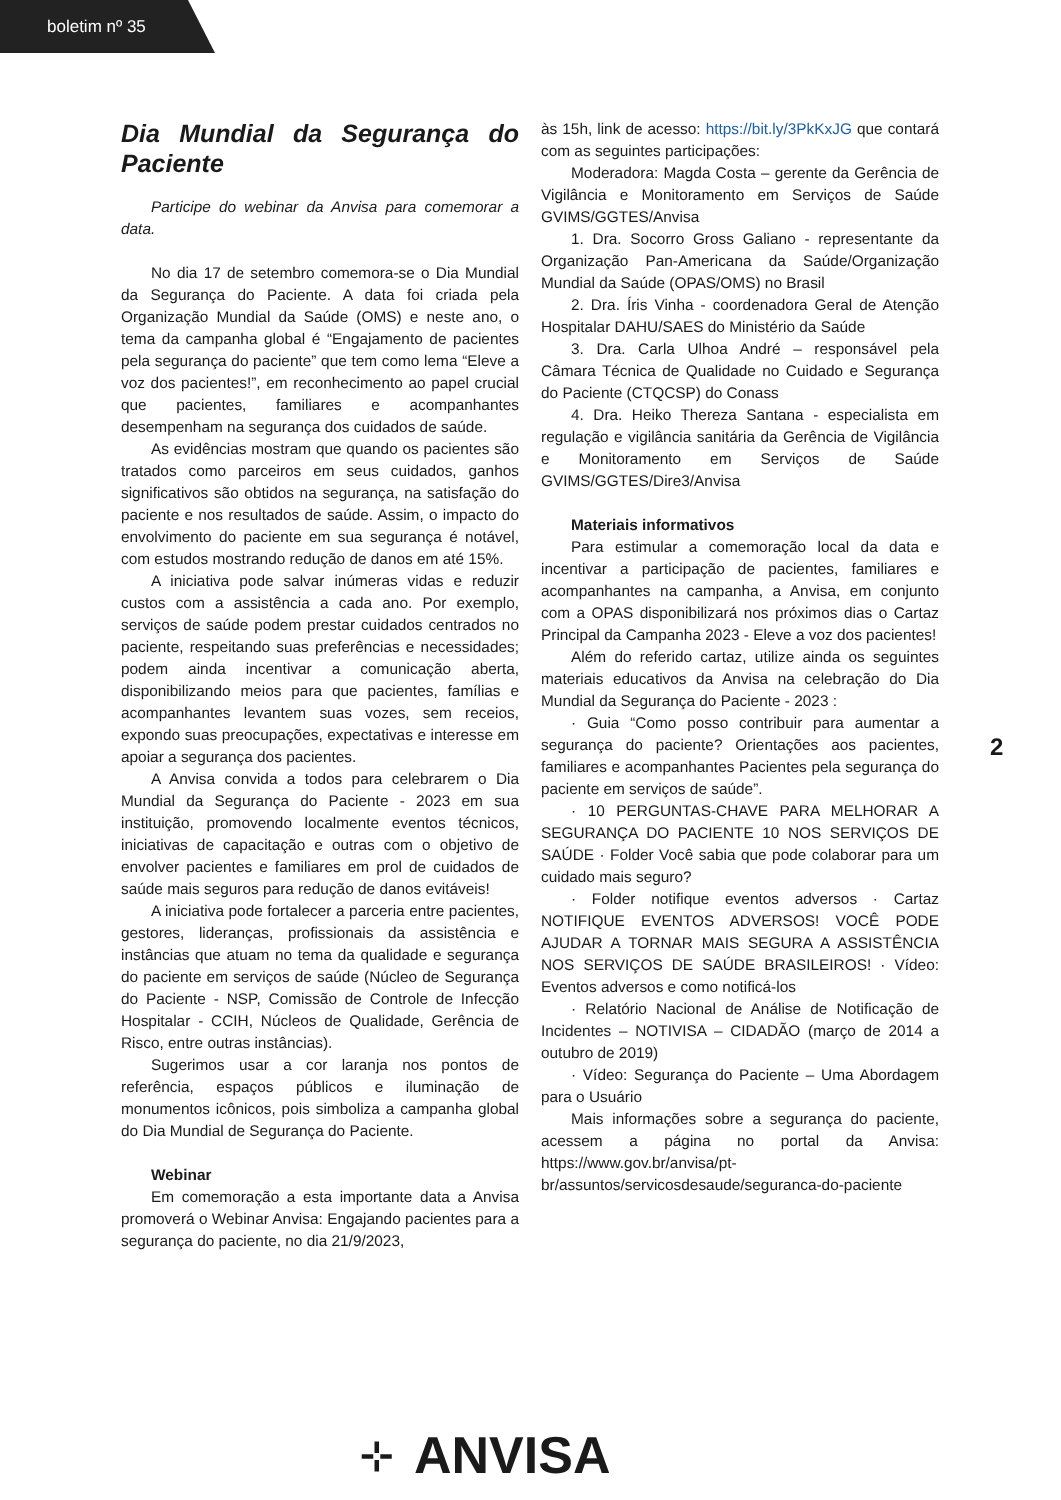boletim nº 35
Dia Mundial da Segurança do Paciente
Participe do webinar da Anvisa para comemorar a data.
No dia 17 de setembro comemora-se o Dia Mundial da Segurança do Paciente. A data foi criada pela Organização Mundial da Saúde (OMS) e neste ano, o tema da campanha global é “Engajamento de pacientes pela segurança do paciente” que tem como lema “Eleve a voz dos pacientes!”, em reconhecimento ao papel crucial que pacientes, familiares e acompanhantes desempenham na segurança dos cuidados de saúde.
As evidências mostram que quando os pacientes são tratados como parceiros em seus cuidados, ganhos significativos são obtidos na segurança, na satisfação do paciente e nos resultados de saúde. Assim, o impacto do envolvimento do paciente em sua segurança é notável, com estudos mostrando redução de danos em até 15%.
A iniciativa pode salvar inúmeras vidas e reduzir custos com a assistência a cada ano. Por exemplo, serviços de saúde podem prestar cuidados centrados no paciente, respeitando suas preferências e necessidades; podem ainda incentivar a comunicação aberta, disponibilizando meios para que pacientes, famílias e acompanhantes levantem suas vozes, sem receios, expondo suas preocupações, expectativas e interesse em apoiar a segurança dos pacientes.
A Anvisa convida a todos para celebrarem o Dia Mundial da Segurança do Paciente - 2023 em sua instituição, promovendo localmente eventos técnicos, iniciativas de capacitação e outras com o objetivo de envolver pacientes e familiares em prol de cuidados de saúde mais seguros para redução de danos evitáveis!
A iniciativa pode fortalecer a parceria entre pacientes, gestores, lideranças, profissionais da assistência e instâncias que atuam no tema da qualidade e segurança do paciente em serviços de saúde (Núcleo de Segurança do Paciente - NSP, Comissão de Controle de Infecção Hospitalar - CCIH, Núcleos de Qualidade, Gerência de Risco, entre outras instâncias).
Sugerimos usar a cor laranja nos pontos de referência, espaços públicos e iluminação de monumentos icônicos, pois simboliza a campanha global do Dia Mundial de Segurança do Paciente.
Webinar
Em comemoração a esta importante data a Anvisa promoverá o Webinar Anvisa: Engajando pacientes para a segurança do paciente, no dia 21/9/2023,
às 15h, link de acesso: https://bit.ly/3PkKxJG que contará com as seguintes participações:
Moderadora: Magda Costa – gerente da Gerência de Vigilância e Monitoramento em Serviços de Saúde GVIMS/GGTES/Anvisa
1. Dra. Socorro Gross Galiano - representante da Organização Pan-Americana da Saúde/Organização Mundial da Saúde (OPAS/OMS) no Brasil
2. Dra. Íris Vinha - coordenadora Geral de Atenção Hospitalar DAHU/SAES do Ministério da Saúde
3. Dra. Carla Ulhoa André – responsável pela Câmara Técnica de Qualidade no Cuidado e Segurança do Paciente (CTQCSP) do Conass
4. Dra. Heiko Thereza Santana - especialista em regulação e vigilância sanitária da Gerência de Vigilância e Monitoramento em Serviços de Saúde GVIMS/GGTES/Dire3/Anvisa
Materiais informativos
Para estimular a comemoração local da data e incentivar a participação de pacientes, familiares e acompanhantes na campanha, a Anvisa, em conjunto com a OPAS disponibilizará nos próximos dias o Cartaz Principal da Campanha 2023 - Eleve a voz dos pacientes!
Além do referido cartaz, utilize ainda os seguintes materiais educativos da Anvisa na celebração do Dia Mundial da Segurança do Paciente - 2023 :
· Guia “Como posso contribuir para aumentar a segurança do paciente? Orientações aos pacientes, familiares e acompanhantes Pacientes pela segurança do paciente em serviços de saúde”.
· 10 PERGUNTAS-CHAVE PARA MELHORAR A SEGURANÇA DO PACIENTE 10 NOS SERVIÇOS DE SAÚDE · Folder Você sabia que pode colaborar para um cuidado mais seguro?
· Folder notifique eventos adversos · Cartaz NOTIFIQUE EVENTOS ADVERSOS! VOCÊ PODE AJUDAR A TORNAR MAIS SEGURA A ASSISTÊNCIA NOS SERVIÇOS DE SAÚDE BRASILEIROS! · Vídeo: Eventos adversos e como notificá-los
· Relatório Nacional de Análise de Notificação de Incidentes – NOTIVISA – CIDADÃO (março de 2014 a outubro de 2019)
· Vídeo: Segurança do Paciente – Uma Abordagem para o Usuário
Mais informações sobre a segurança do paciente, acessem a página no portal da Anvisa: https://www.gov.br/anvisa/pt-br/assuntos/servicosdesaude/seguranca-do-paciente
2
⊹ ANVISA